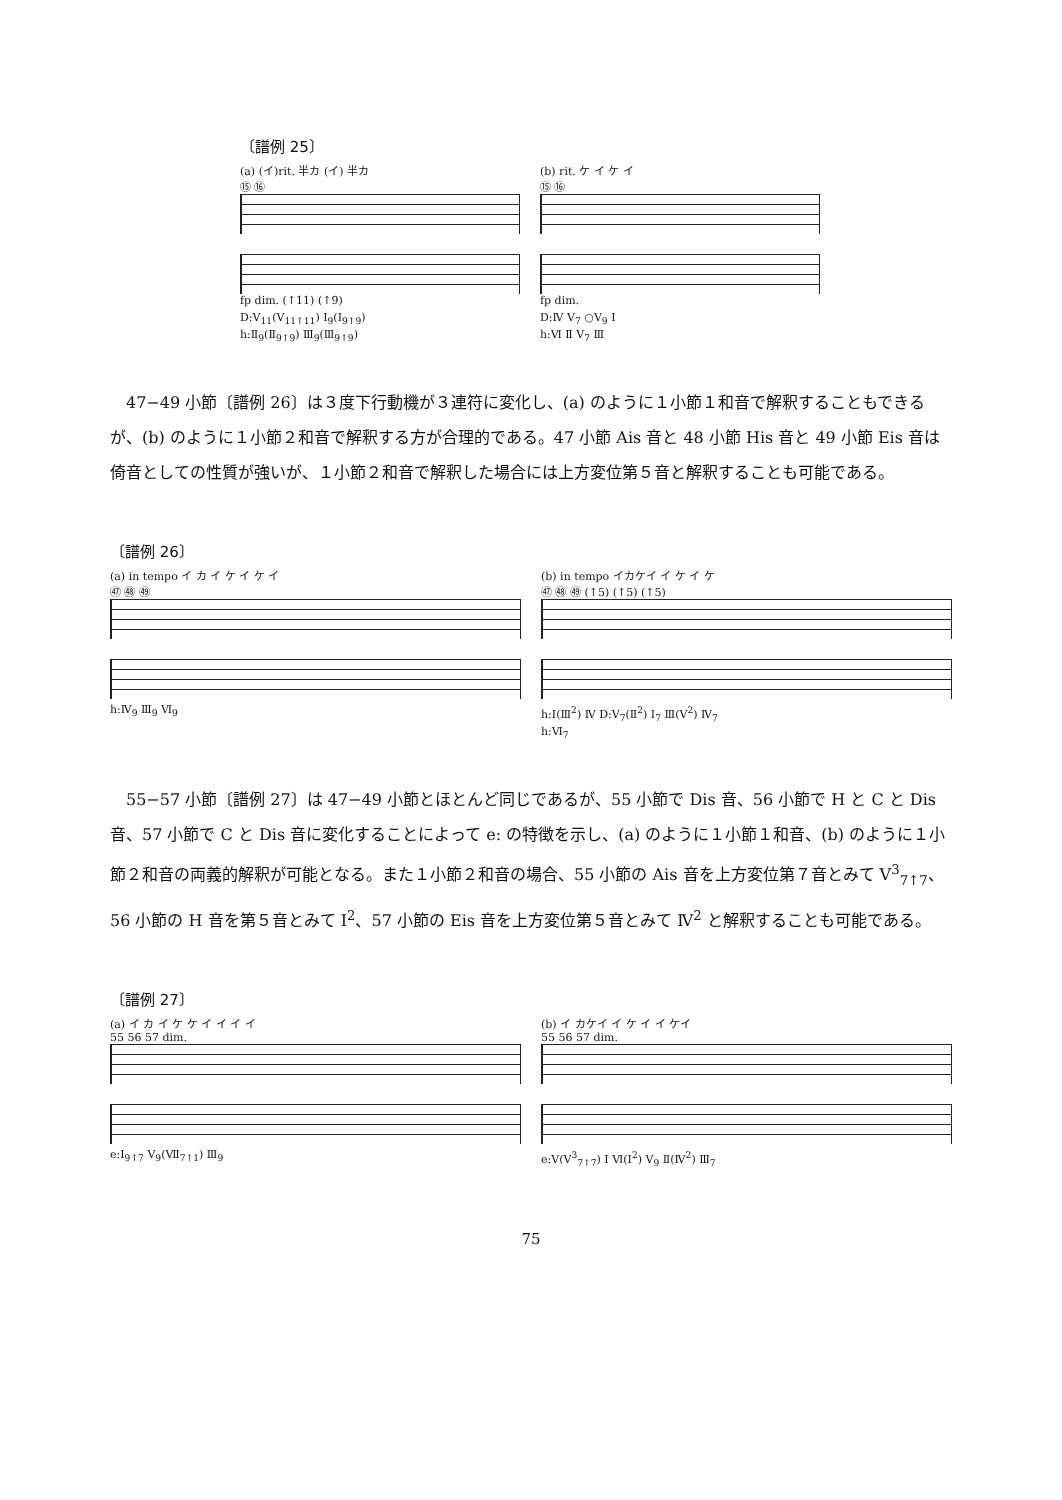〔譜例 25〕
(a) (イ)rit. 半カ (イ) 半カ
⑮ ⑯
fp dim. (↑11) (↑9)
D:Ⅴ<sub>11</sub>(Ⅴ<sub>11↑11</sub>) Ⅰ<sub>9</sub>(Ⅰ<sub>9↑9</sub>)
h:Ⅱ<sub>9</sub>(Ⅱ<sub>9↑9</sub>) Ⅲ<sub>9</sub>(Ⅲ<sub>9↑9</sub>)
(b) rit. ケ イ ケ イ
⑮ ⑯
fp dim.
D:Ⅳ Ⅴ<sub>7</sub> ○Ⅴ<sub>9</sub> Ⅰ
h:Ⅵ Ⅱ Ⅴ<sub>7</sub> Ⅲ
47−49 小節〔譜例 26〕は３度下行動機が３連符に変化し、(a) のように１小節１和音で解釈することもできるが、(b) のように１小節２和音で解釈する方が合理的である。47 小節 Ais 音と 48 小節 His 音と 49 小節 Eis 音は倚音としての性質が強いが、１小節２和音で解釈した場合には上方変位第５音と解釈することも可能である。
〔譜例 26〕
(a) in tempo イ カ イ ケ イ ケ イ
㊼ ㊽ ㊾
h:Ⅳ<sub>9</sub> Ⅲ<sub>9</sub> Ⅵ<sub>9</sub>
(b) in tempo イカケイ イ ケ イ ケ
㊼ ㊽ ㊾ (↑5) (↑5) (↑5)
h:Ⅰ(Ⅲ<sup>2</sup>) Ⅳ D:Ⅴ<sub>7</sub>(Ⅱ<sup>2</sup>) Ⅰ<sub>7</sub> Ⅲ(Ⅴ<sup>2</sup>) Ⅳ<sub>7</sub>
h:Ⅵ<sub>7</sub>
55−57 小節〔譜例 27〕は 47−49 小節とほとんど同じであるが、55 小節で Dis 音、56 小節で H と C と Dis 音、57 小節で C と Dis 音に変化することによって e: の特徴を示し、(a) のように１小節１和音、(b) のように１小節２和音の両義的解釈が可能となる。また１小節２和音の場合、55 小節の Ais 音を上方変位第７音とみて Ⅴ<sup>3</sup><sub>7↑7</sub>、56 小節の H 音を第５音とみて I<sup>2</sup>、57 小節の Eis 音を上方変位第５音とみて Ⅳ<sup>2</sup> と解釈することも可能である。
〔譜例 27〕
(a) イ カ イ ケ ケ イ イ イ イ
55 56 57 dim.
e:I<sub>9↑7</sub> Ⅴ<sub>9</sub>(Ⅶ<sub>7↑1</sub>) Ⅲ<sub>9</sub>
(b) イ カケイ イ ケ イ イ ケイ
55 56 57 dim.
e:Ⅴ(Ⅴ<sup>3</sup><sub>7↑7</sub>) I Ⅵ(I<sup>2</sup>) Ⅴ<sub>9</sub> Ⅱ(Ⅳ<sup>2</sup>) Ⅲ<sub>7</sub>
75